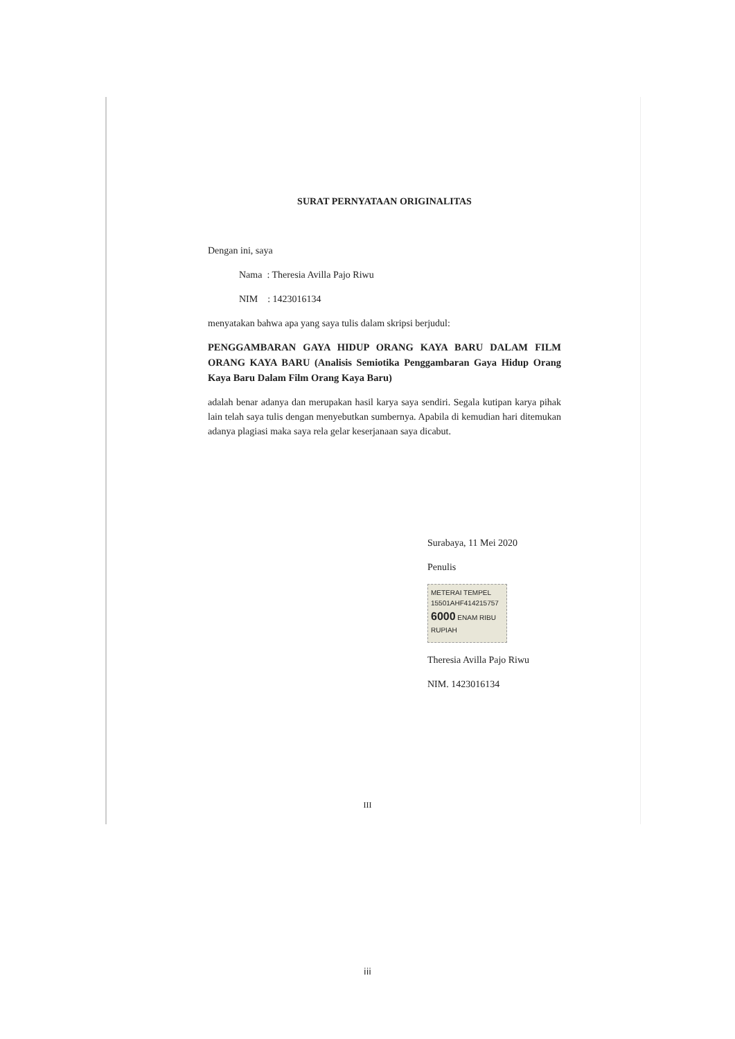SURAT PERNYATAAN ORIGINALITAS
Dengan ini, saya
Nama : Theresia Avilla Pajo Riwu
NIM : 1423016134
menyatakan bahwa apa yang saya tulis dalam skripsi berjudul:
PENGGAMBARAN GAYA HIDUP ORANG KAYA BARU DALAM FILM ORANG KAYA BARU (Analisis Semiotika Penggambaran Gaya Hidup Orang Kaya Baru Dalam Film Orang Kaya Baru)
adalah benar adanya dan merupakan hasil karya saya sendiri. Segala kutipan karya pihak lain telah saya tulis dengan menyebutkan sumbernya. Apabila di kemudian hari ditemukan adanya plagiasi maka saya rela gelar keserjanaan saya dicabut.
Surabaya, 11 Mei 2020
Penulis
METERAI TEMPEL
15501AHF414215757
6000 ENAM RIBU RUPIAH
Theresia Avilla Pajo Riwu
NIM. 1423016134
III
iii